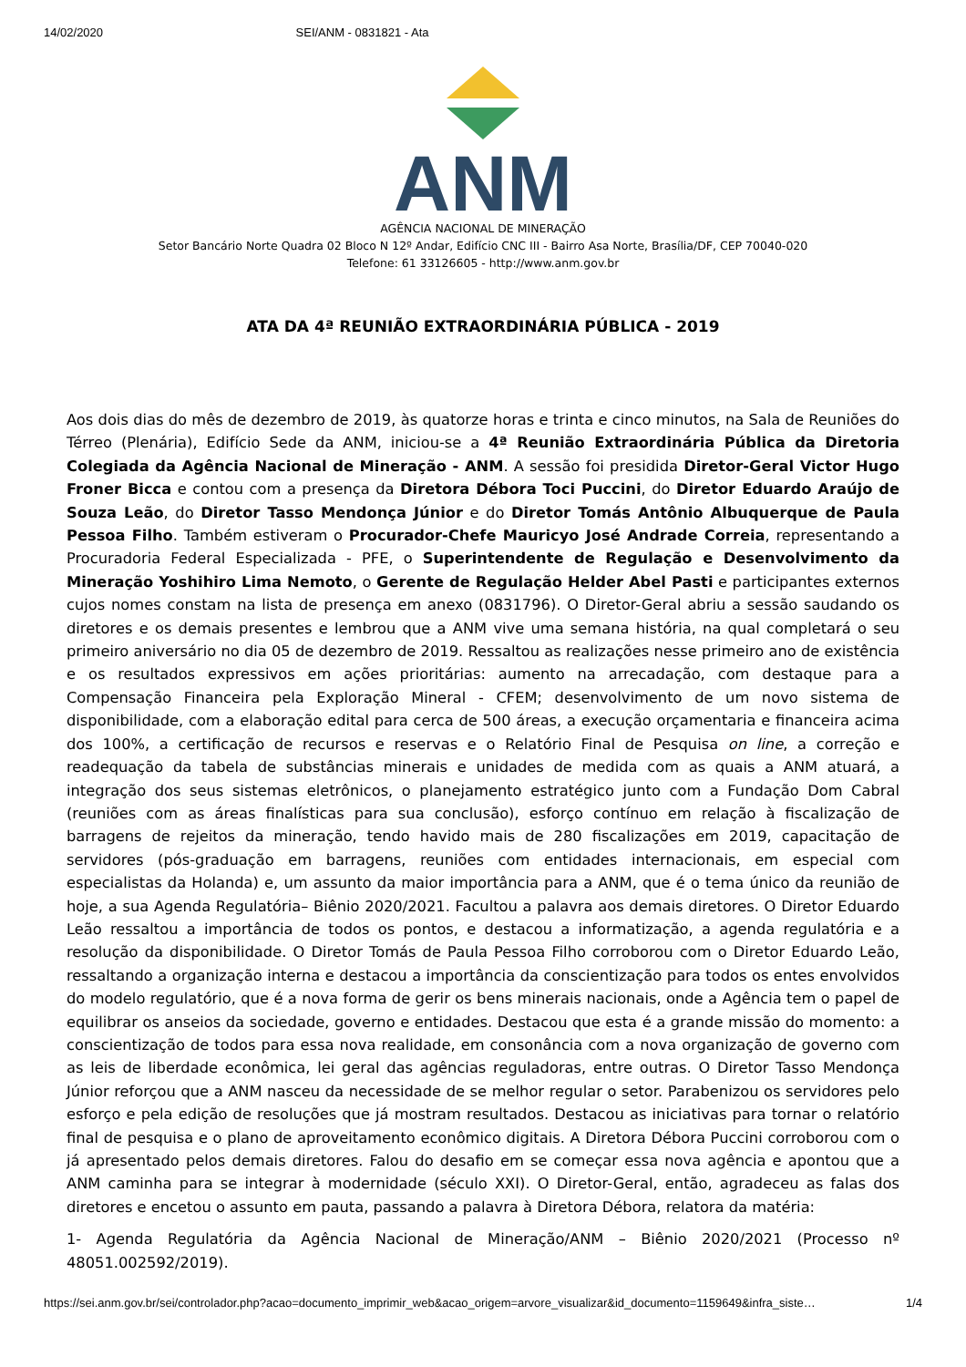14/02/2020 SEI/ANM - 0831821 - Ata
ANM
AGÊNCIA NACIONAL DE MINERAÇÃO
Setor Bancário Norte Quadra 02 Bloco N 12º Andar, Edifício CNC III - Bairro Asa Norte, Brasília/DF, CEP 70040-020
Telefone: 61 33126605 - http://www.anm.gov.br
ATA DA 4ª REUNIÃO EXTRAORDINÁRIA PÚBLICA - 2019
Aos dois dias do mês de dezembro de 2019, às quatorze horas e trinta e cinco minutos, na Sala de Reuniões do Térreo (Plenária), Edifício Sede da ANM, iniciou-se a 4ª Reunião Extraordinária Pública da Diretoria Colegiada da Agência Nacional de Mineração - ANM. A sessão foi presidida Diretor-Geral Victor Hugo Froner Bicca e contou com a presença da Diretora Débora Toci Puccini, do Diretor Eduardo Araújo de Souza Leão, do Diretor Tasso Mendonça Júnior e do Diretor Tomás Antônio Albuquerque de Paula Pessoa Filho. Também estiveram o Procurador-Chefe Mauricyo José Andrade Correia, representando a Procuradoria Federal Especializada - PFE, o Superintendente de Regulação e Desenvolvimento da Mineração Yoshihiro Lima Nemoto, o Gerente de Regulação Helder Abel Pasti e participantes externos cujos nomes constam na lista de presença em anexo (0831796). O Diretor-Geral abriu a sessão saudando os diretores e os demais presentes e lembrou que a ANM vive uma semana história, na qual completará o seu primeiro aniversário no dia 05 de dezembro de 2019. Ressaltou as realizações nesse primeiro ano de existência e os resultados expressivos em ações prioritárias: aumento na arrecadação, com destaque para a Compensação Financeira pela Exploração Mineral - CFEM; desenvolvimento de um novo sistema de disponibilidade, com a elaboração edital para cerca de 500 áreas, a execução orçamentaria e financeira acima dos 100%, a certificação de recursos e reservas e o Relatório Final de Pesquisa on line, a correção e readequação da tabela de substâncias minerais e unidades de medida com as quais a ANM atuará, a integração dos seus sistemas eletrônicos, o planejamento estratégico junto com a Fundação Dom Cabral (reuniões com as áreas finalísticas para sua conclusão), esforço contínuo em relação à fiscalização de barragens de rejeitos da mineração, tendo havido mais de 280 fiscalizações em 2019, capacitação de servidores (pós-graduação em barragens, reuniões com entidades internacionais, em especial com especialistas da Holanda) e, um assunto da maior importância para a ANM, que é o tema único da reunião de hoje, a sua Agenda Regulatória– Biênio 2020/2021. Facultou a palavra aos demais diretores. O Diretor Eduardo Leão ressaltou a importância de todos os pontos, e destacou a informatização, a agenda regulatória e a resolução da disponibilidade. O Diretor Tomás de Paula Pessoa Filho corroborou com o Diretor Eduardo Leão, ressaltando a organização interna e destacou a importância da conscientização para todos os entes envolvidos do modelo regulatório, que é a nova forma de gerir os bens minerais nacionais, onde a Agência tem o papel de equilibrar os anseios da sociedade, governo e entidades. Destacou que esta é a grande missão do momento: a conscientização de todos para essa nova realidade, em consonância com a nova organização de governo com as leis de liberdade econômica, lei geral das agências reguladoras, entre outras. O Diretor Tasso Mendonça Júnior reforçou que a ANM nasceu da necessidade de se melhor regular o setor. Parabenizou os servidores pelo esforço e pela edição de resoluções que já mostram resultados. Destacou as iniciativas para tornar o relatório final de pesquisa e o plano de aproveitamento econômico digitais. A Diretora Débora Puccini corroborou com o já apresentado pelos demais diretores. Falou do desafio em se começar essa nova agência e apontou que a ANM caminha para se integrar à modernidade (século XXI). O Diretor-Geral, então, agradeceu as falas dos diretores e encetou o assunto em pauta, passando a palavra à Diretora Débora, relatora da matéria:
1- Agenda Regulatória da Agência Nacional de Mineração/ANM – Biênio 2020/2021 (Processo nº 48051.002592/2019).
https://sei.anm.gov.br/sei/controlador.php?acao=documento_imprimir_web&acao_origem=arvore_visualizar&id_documento=1159649&infra_siste… 1/4